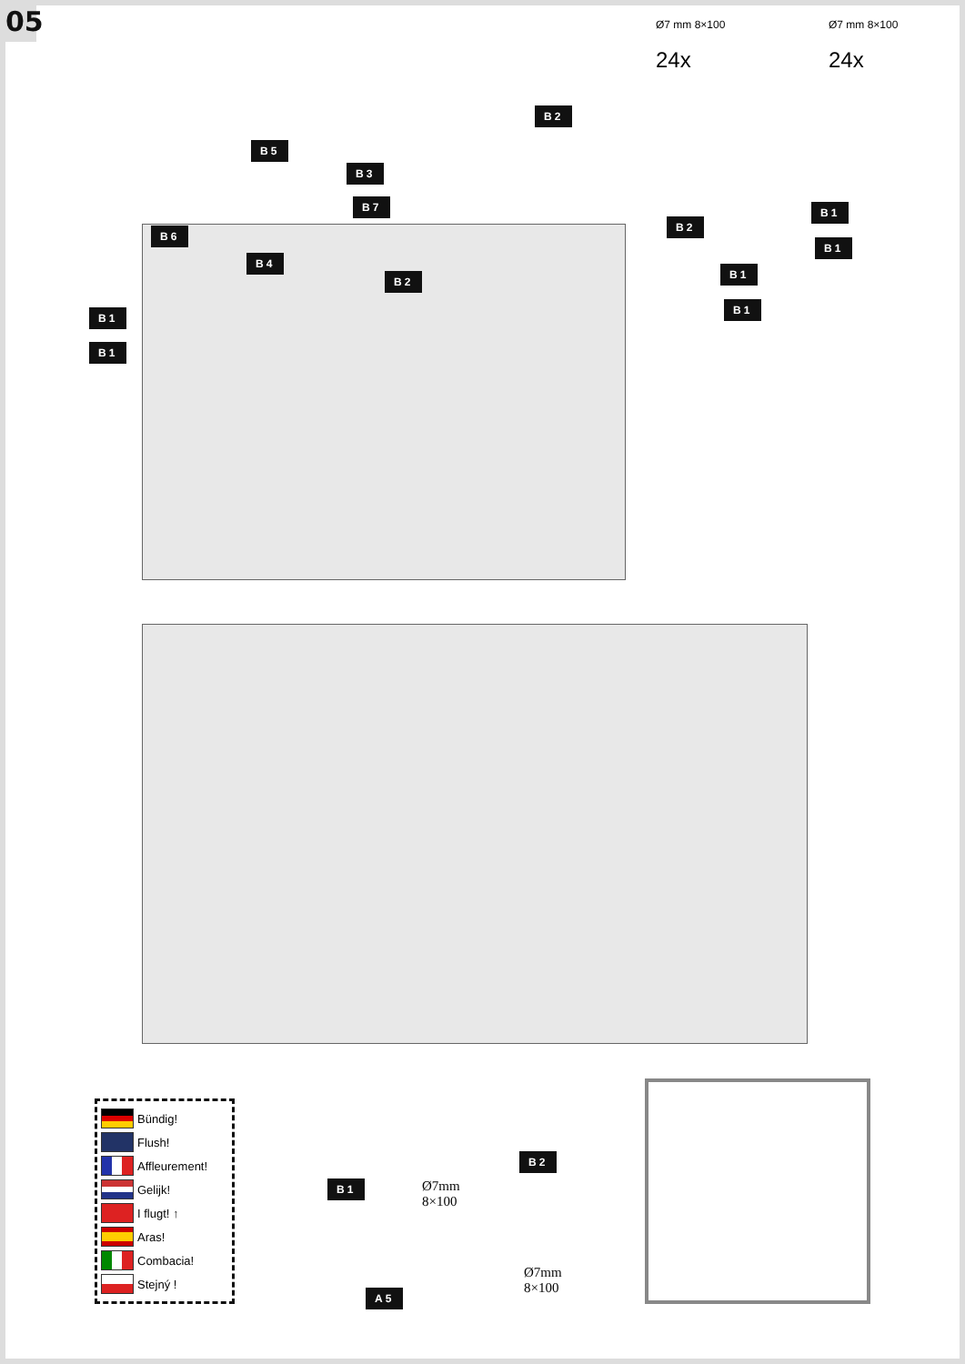05
Ø7 mm 8×100
24x
Ø7 mm 8×100
24x
B2
B5
B3
B7
B6
B4
B2
B2
B1
B1
B1
B1
B1
B1
Bündig!
Flush!
Affleurement!
Gelijk!
I flugt! ↑
Aras!
Combacia!
Stejný !
B1
B2
A5
Ø7mm
8×100
Ø7mm
8×100